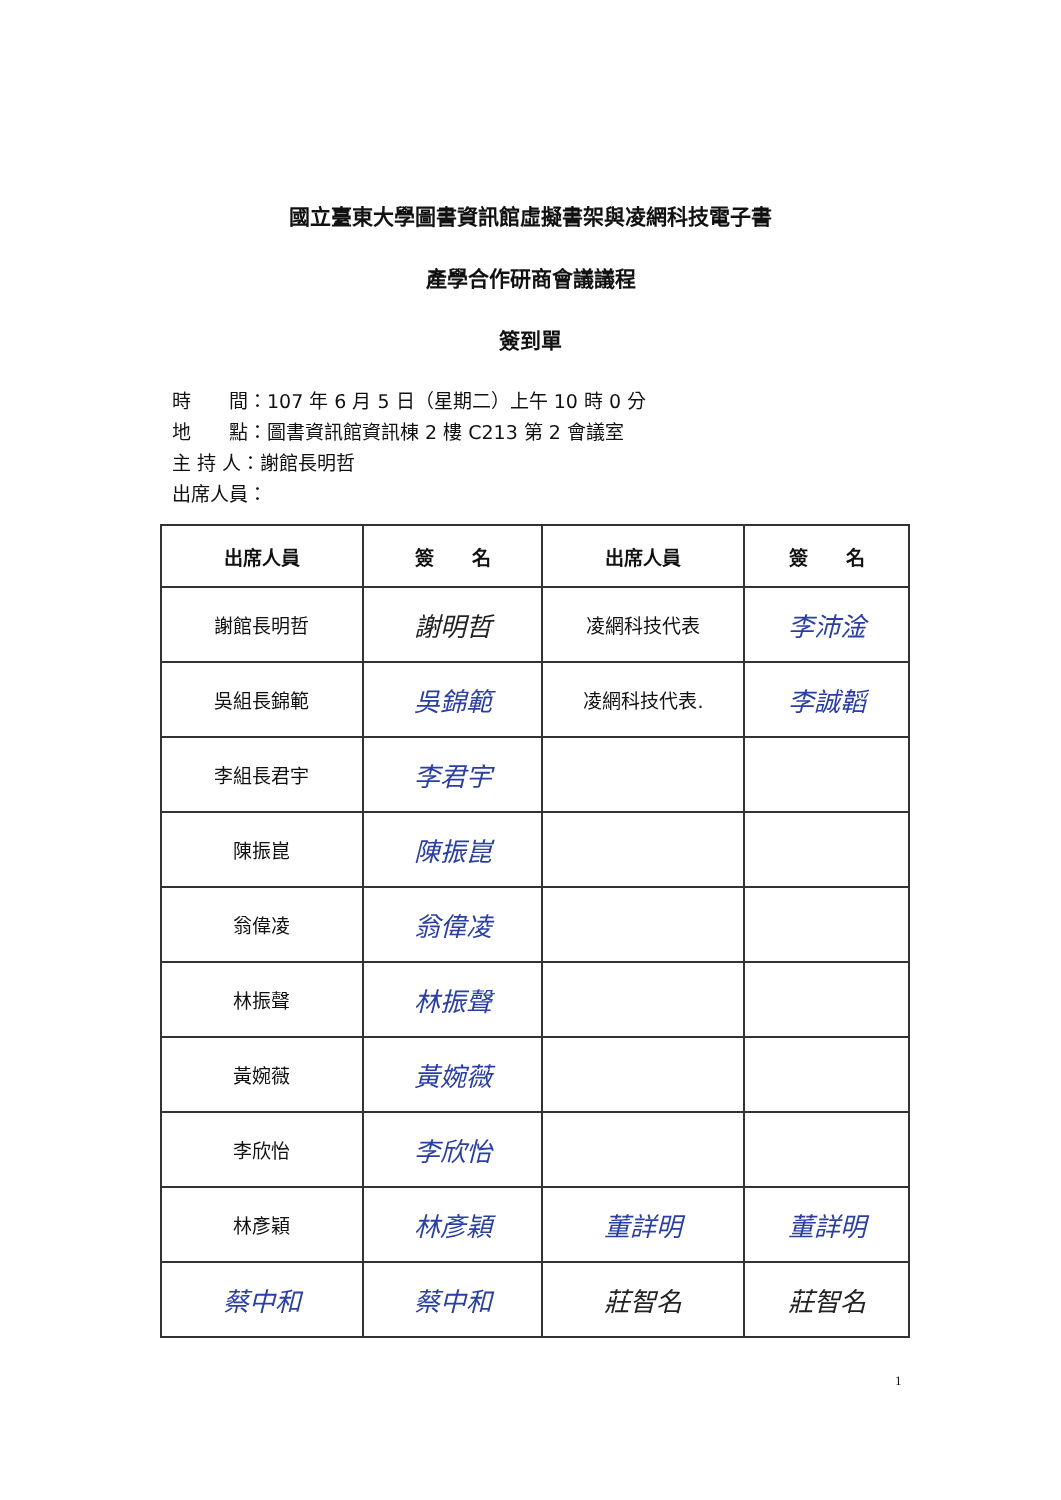國立臺東大學圖書資訊館虛擬書架與凌網科技電子書
產學合作研商會議議程
簽到單
時　　間：107 年 6 月 5 日（星期二）上午 10 時 0 分
地　　點：圖書資訊館資訊棟 2 樓 C213 第 2 會議室
主 持 人：謝館長明哲
出席人員：
| 出席人員 | 簽 名 | 出席人員 | 簽 名 |
| --- | --- | --- | --- |
| 謝館長明哲 | 謝明哲 | 凌網科技代表 | 李沛淦 |
| 吳組長錦範 | 吳錦範 | 凌網科技代表. | 李誠韜 |
| 李組長君宇 | 李君宇 | | |
| 陳振崑 | 陳振崑 | | |
| 翁偉凌 | 翁偉凌 | | |
| 林振聲 | 林振聲 | | |
| 黃婉薇 | 黃婉薇 | | |
| 李欣怡 | 李欣怡 | | |
| 林彥穎 | 林彥穎 | 董詳明 | 董詳明 |
| 蔡中和 | 蔡中和 | 莊智名 | 莊智名 |
1